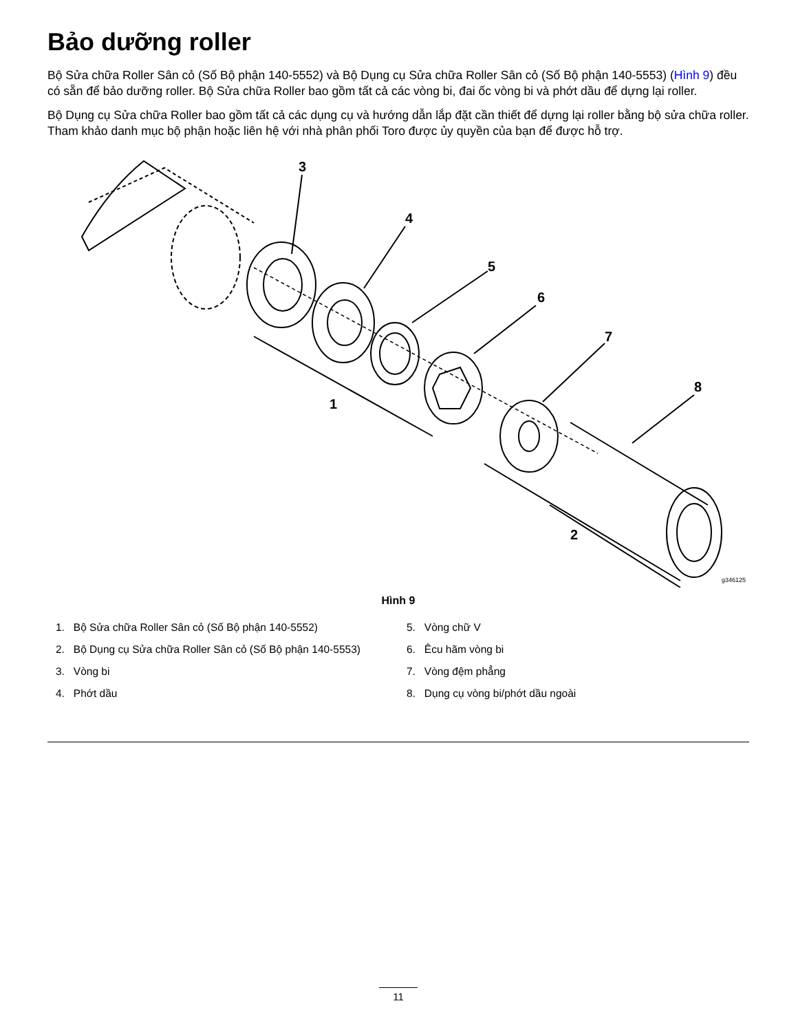Bảo dưỡng roller
Bộ Sửa chữa Roller Sân cỏ (Số Bộ phận 140-5552) và Bộ Dụng cụ Sửa chữa Roller Sân cỏ (Số Bộ phận 140-5553) (Hình 9) đều có sẵn để bảo dưỡng roller. Bộ Sửa chữa Roller bao gồm tất cả các vòng bi, đai ốc vòng bi và phớt dầu để dựng lại roller.
Bộ Dụng cụ Sửa chữa Roller bao gồm tất cả các dụng cụ và hướng dẫn lắp đặt cần thiết để dựng lại roller bằng bộ sửa chữa roller. Tham khảo danh mục bộ phận hoặc liên hệ với nhà phân phối Toro được ủy quyền của bạn để được hỗ trợ.
3
4
5
6
7
8
1
2
g346125
Hình 9
1. Bộ Sửa chữa Roller Sân cỏ (Số Bộ phận 140-5552)
2. Bộ Dụng cụ Sửa chữa Roller Sân cỏ (Số Bộ phận 140-5553)
3. Vòng bi
4. Phớt dầu
5. Vòng chữ V
6. Êcu hãm vòng bi
7. Vòng đệm phẳng
8. Dụng cụ vòng bi/phớt dầu ngoài
11